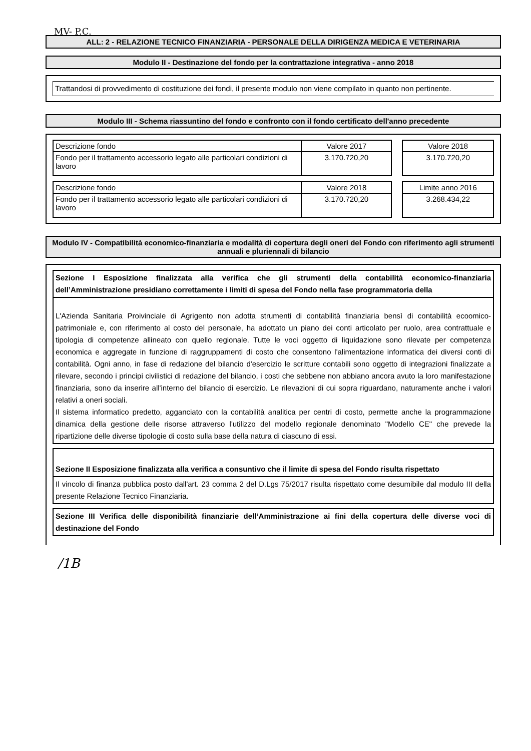MV- P.C.
ALL: 2 - RELAZIONE TECNICO FINANZIARIA - PERSONALE DELLA DIRIGENZA MEDICA E VETERINARIA
Modulo II - Destinazione del fondo per la contrattazione integrativa - anno 2018
Trattandosi di provvedimento di costituzione dei fondi, il presente modulo non viene compilato in quanto non pertinente.
Modulo III - Schema riassuntino del fondo e confronto con il fondo certificato dell'anno precedente
| Descrizione fondo | Valore 2017 |
| --- | --- |
| Fondo per il trattamento accessorio legato alle particolari condizioni di lavoro | 3.170.720,20 |
| Valore 2018 |
| --- |
| 3.170.720,20 |
| Descrizione fondo | Valore 2018 |
| --- | --- |
| Fondo per il trattamento accessorio legato alle particolari condizioni di lavoro | 3.170.720,20 |
| Limite anno 2016 |
| --- |
| 3.268.434,22 |
Modulo IV - Compatibilità economico-finanziaria e modalità di copertura degli oneri del Fondo con riferimento agli strumenti annuali e pluriennali di bilancio
Sezione I Esposizione finalizzata alla verifica che gli strumenti della contabilità economico-finanziaria dell’Amministrazione presidiano correttamente i limiti di spesa del Fondo nella fase programmatoria della
L'Azienda Sanitaria Proivinciale di Agrigento non adotta strumenti di contabilità finanziaria bensì di contabilità ecoomico- patrimoniale e, con riferimento al costo del personale, ha adottato un piano dei conti articolato per ruolo, area contrattuale e tipologia di competenze allineato con quello regionale. Tutte le voci oggetto di liquidazione sono rilevate per competenza economica e aggregate in funzione di raggruppamenti di costo che consentono l'alimentazione informatica dei diversi conti di contabilità. Ogni anno, in fase di redazione del bilancio d'esercizio le scritture contabili sono oggetto di integrazioni finalizzate a rilevare, secondo i principi civilistici di redazione del bilancio, i costi che sebbene non abbiano ancora avuto la loro manifestazione finanziaria, sono da inserire all'interno del bilancio di esercizio. Le rilevazioni di cui sopra riguardano, naturamente anche i valori relativi a oneri sociali.
Il sistema informatico predetto, agganciato con la contabilità analitica per centri di costo, permette anche la programmazione dinamica della gestione delle risorse attraverso l'utilizzo del modello regionale denominato "Modello CE" che prevede la ripartizione delle diverse tipologie di costo sulla base della natura di ciascuno di essi.
Sezione II Esposizione finalizzata alla verifica a consuntivo che il limite di spesa del Fondo risulta rispettato
Il vincolo di finanza pubblica posto dall'art. 23 comma 2 del D.Lgs 75/2017 risulta rispettato come desumibile dal modulo III della presente Relazione Tecnico Finanziaria.
Sezione III Verifica delle disponibilità finanziarie dell’Amministrazione ai fini della copertura delle diverse voci di destinazione del Fondo
/1B